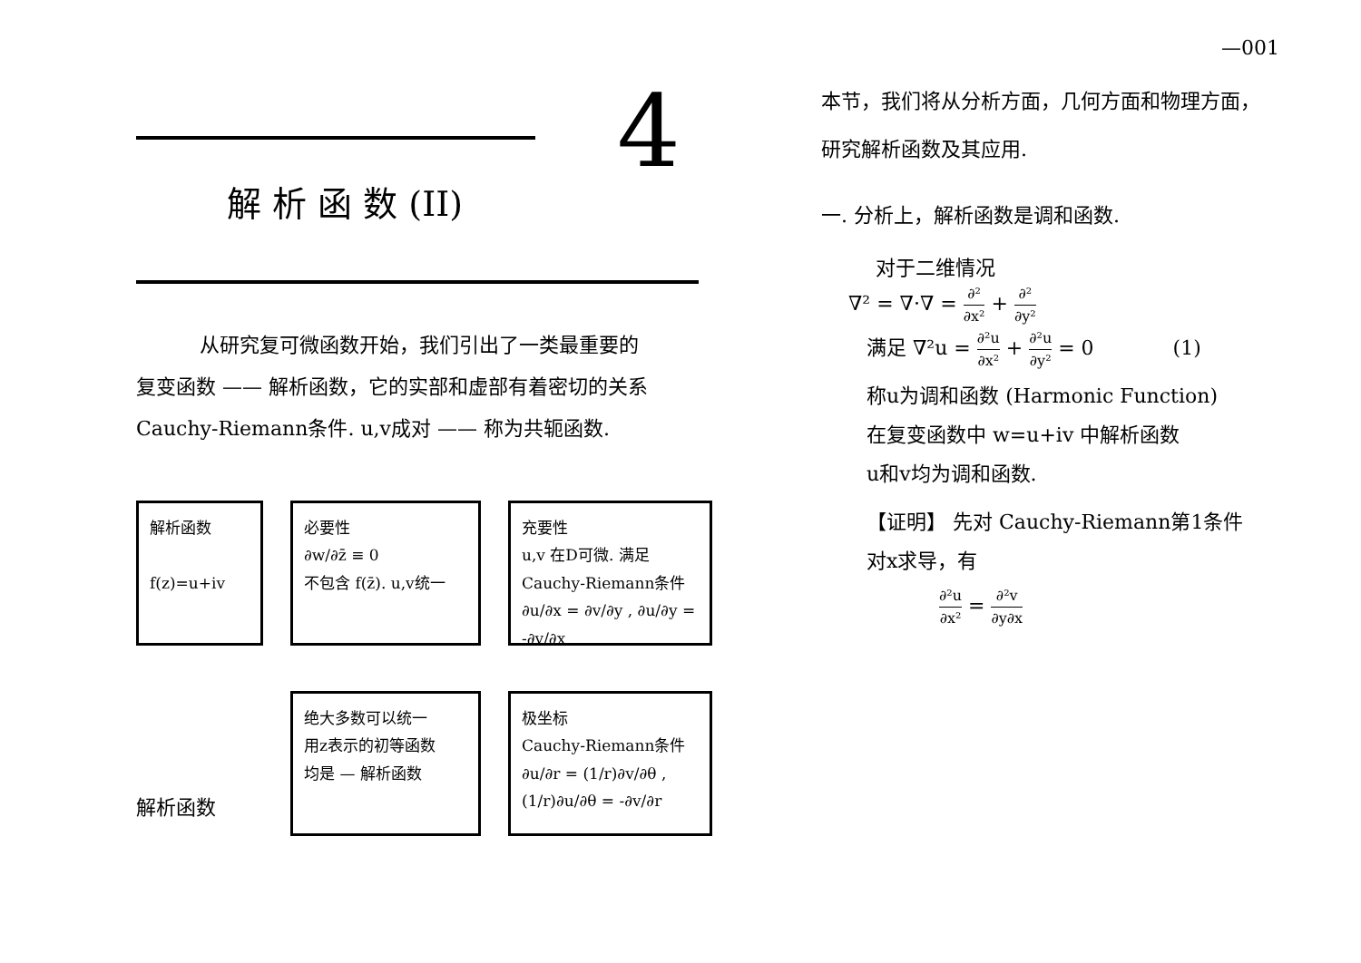—001
4
解 析 函 数 (II)
从研究复可微函数开始，我们引出了一类最重要的
复变函数 —— 解析函数，它的实部和虚部有着密切的关系
Cauchy-Riemann条件. u,v成对 —— 称为共轭函数.
解析函数
f(z)=u+iv
必要性
∂w/∂z̄ ≡ 0
不包含 f(z̄). u,v统一
充要性
u,v 在D可微. 满足
Cauchy-Riemann条件
∂u/∂x = ∂v/∂y , ∂u/∂y = -∂v/∂x
解析函数
绝大多数可以统一
用z表示的初等函数
均是 — 解析函数
极坐标
Cauchy-Riemann条件
∂u/∂r = (1/r)∂v/∂θ , (1/r)∂u/∂θ = -∂v/∂r
本节，我们将从分析方面，几何方面和物理方面，
研究解析函数及其应用.
一. 分析上，解析函数是调和函数.
对于二维情况
∇² = ∇·∇ = ∂² ∂x² + ∂² ∂y²
满足 ∇²u = ∂²u ∂x² + ∂²u ∂y² = 0 (1)
称u为调和函数 (Harmonic Function)
在复变函数中 w=u+iv 中解析函数
u和v均为调和函数.
【证明】 先对 Cauchy-Riemann第1条件
对x求导，有
∂²u ∂x² = ∂²v ∂y∂x